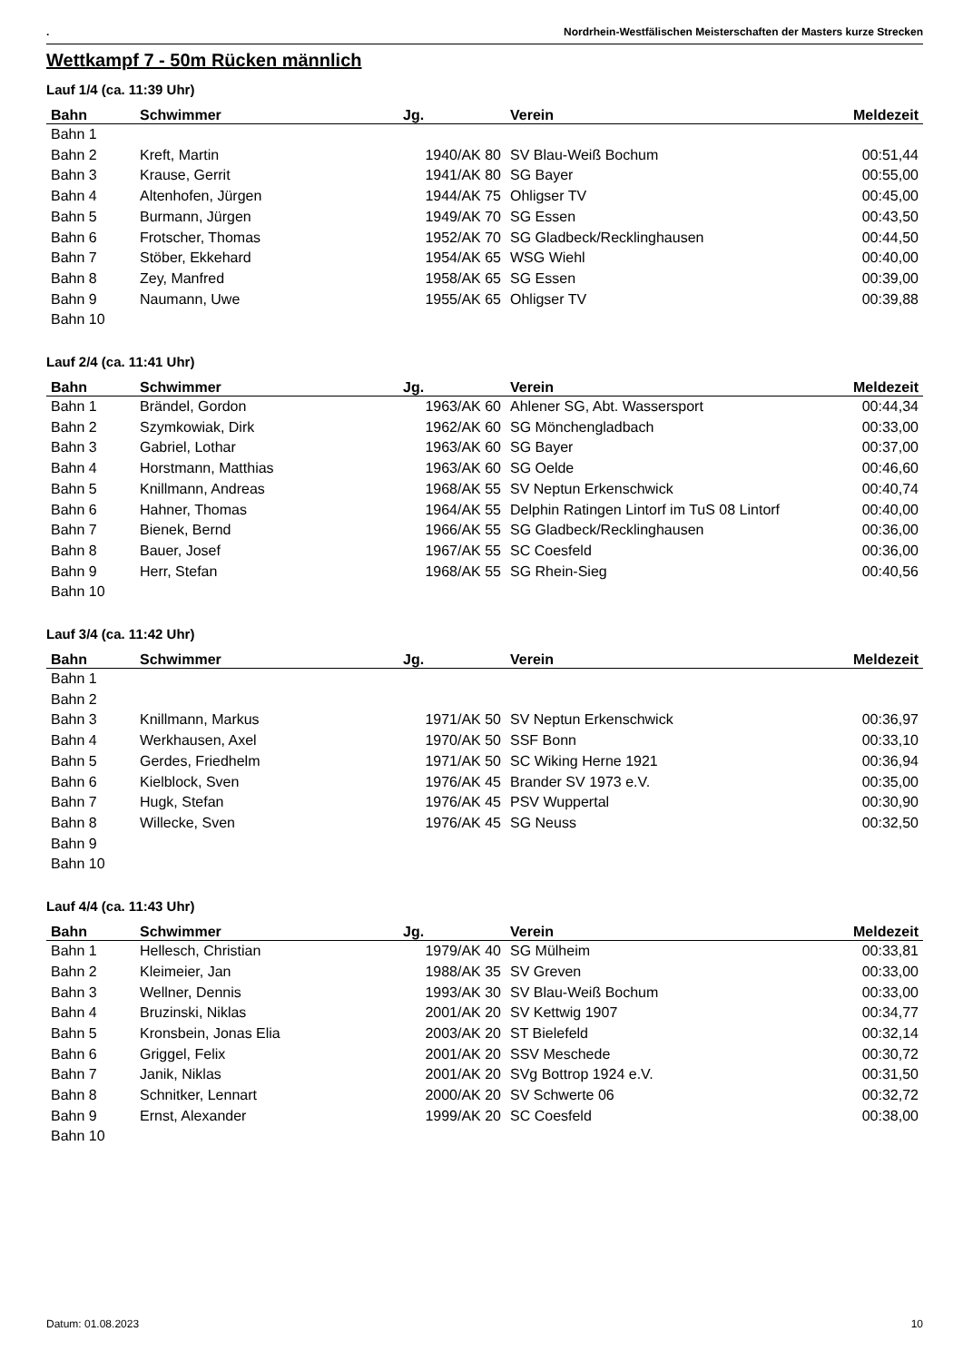. Nordrhein-Westfälischen Meisterschaften der Masters kurze Strecken
Wettkampf 7 - 50m Rücken männlich
Lauf 1/4 (ca. 11:39 Uhr)
| Bahn | Schwimmer | Jg. | Verein | Meldezeit |
| --- | --- | --- | --- | --- |
| Bahn 1 | | | | |
| Bahn 2 | Kreft, Martin | 1940/AK 80 | SV Blau-Weiß Bochum | 00:51,44 |
| Bahn 3 | Krause, Gerrit | 1941/AK 80 | SG Bayer | 00:55,00 |
| Bahn 4 | Altenhofen, Jürgen | 1944/AK 75 | Ohligser TV | 00:45,00 |
| Bahn 5 | Burmann, Jürgen | 1949/AK 70 | SG Essen | 00:43,50 |
| Bahn 6 | Frotscher, Thomas | 1952/AK 70 | SG Gladbeck/Recklinghausen | 00:44,50 |
| Bahn 7 | Stöber, Ekkehard | 1954/AK 65 | WSG Wiehl | 00:40,00 |
| Bahn 8 | Zey, Manfred | 1958/AK 65 | SG Essen | 00:39,00 |
| Bahn 9 | Naumann, Uwe | 1955/AK 65 | Ohligser TV | 00:39,88 |
| Bahn 10 | | | | |
Lauf 2/4 (ca. 11:41 Uhr)
| Bahn | Schwimmer | Jg. | Verein | Meldezeit |
| --- | --- | --- | --- | --- |
| Bahn 1 | Brändel, Gordon | 1963/AK 60 | Ahlener SG, Abt. Wassersport | 00:44,34 |
| Bahn 2 | Szymkowiak, Dirk | 1962/AK 60 | SG Mönchengladbach | 00:33,00 |
| Bahn 3 | Gabriel, Lothar | 1963/AK 60 | SG Bayer | 00:37,00 |
| Bahn 4 | Horstmann, Matthias | 1963/AK 60 | SG Oelde | 00:46,60 |
| Bahn 5 | Knillmann, Andreas | 1968/AK 55 | SV Neptun Erkenschwick | 00:40,74 |
| Bahn 6 | Hahner, Thomas | 1964/AK 55 | Delphin Ratingen Lintorf im TuS 08 Lintorf | 00:40,00 |
| Bahn 7 | Bienek, Bernd | 1966/AK 55 | SG Gladbeck/Recklinghausen | 00:36,00 |
| Bahn 8 | Bauer, Josef | 1967/AK 55 | SC Coesfeld | 00:36,00 |
| Bahn 9 | Herr, Stefan | 1968/AK 55 | SG Rhein-Sieg | 00:40,56 |
| Bahn 10 | | | | |
Lauf 3/4 (ca. 11:42 Uhr)
| Bahn | Schwimmer | Jg. | Verein | Meldezeit |
| --- | --- | --- | --- | --- |
| Bahn 1 | | | | |
| Bahn 2 | | | | |
| Bahn 3 | Knillmann, Markus | 1971/AK 50 | SV Neptun Erkenschwick | 00:36,97 |
| Bahn 4 | Werkhausen, Axel | 1970/AK 50 | SSF Bonn | 00:33,10 |
| Bahn 5 | Gerdes, Friedhelm | 1971/AK 50 | SC Wiking Herne 1921 | 00:36,94 |
| Bahn 6 | Kielblock, Sven | 1976/AK 45 | Brander SV 1973 e.V. | 00:35,00 |
| Bahn 7 | Hugk, Stefan | 1976/AK 45 | PSV Wuppertal | 00:30,90 |
| Bahn 8 | Willecke, Sven | 1976/AK 45 | SG Neuss | 00:32,50 |
| Bahn 9 | | | | |
| Bahn 10 | | | | |
Lauf 4/4 (ca. 11:43 Uhr)
| Bahn | Schwimmer | Jg. | Verein | Meldezeit |
| --- | --- | --- | --- | --- |
| Bahn 1 | Hellesch, Christian | 1979/AK 40 | SG Mülheim | 00:33,81 |
| Bahn 2 | Kleimeier, Jan | 1988/AK 35 | SV Greven | 00:33,00 |
| Bahn 3 | Wellner, Dennis | 1993/AK 30 | SV Blau-Weiß Bochum | 00:33,00 |
| Bahn 4 | Bruzinski, Niklas | 2001/AK 20 | SV Kettwig 1907 | 00:34,77 |
| Bahn 5 | Kronsbein, Jonas Elia | 2003/AK 20 | ST Bielefeld | 00:32,14 |
| Bahn 6 | Griggel, Felix | 2001/AK 20 | SSV Meschede | 00:30,72 |
| Bahn 7 | Janik, Niklas | 2001/AK 20 | SVg Bottrop 1924 e.V. | 00:31,50 |
| Bahn 8 | Schnitker, Lennart | 2000/AK 20 | SV Schwerte 06 | 00:32,72 |
| Bahn 9 | Ernst, Alexander | 1999/AK 20 | SC Coesfeld | 00:38,00 |
| Bahn 10 | | | | |
Datum: 01.08.2023 10